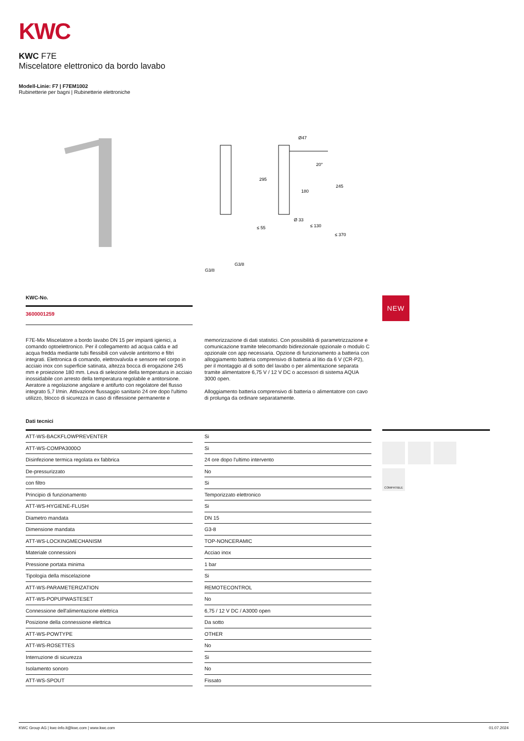KWC
KWC F7E
Miscelatore elettronico da bordo lavabo
Modell-Linie: F7 | F7EM1002
Rubinetterie per bagni | Rubinetterie elettroniche
Ø47
295
180
245
20°
Ø 33
≤ 55
≤ 130
≤ 370
G3/8
G3/8
KWC-No.
3600001259
NEW
F7E-Mix Miscelatore a bordo lavabo DN 15 per impianti igienici, a comando optoelettronico. Per il collegamento ad acqua calda e ad acqua fredda mediante tubi flessibili con valvole antiritorno e filtri integrati. Elettronica di comando, elettrovalvola e sensore nel corpo in acciaio inox con superficie satinata, altezza bocca di erogazione 245 mm e proiezione 180 mm. Leva di selezione della temperatura in acciaio inossidabile con arresto della temperatura regolabile e antitorsione. Aeratore a regolazione angolare e antifurto con regolatore del flusso integrato 5,7 l/min. Attivazione flussaggio sanitario 24 ore dopo l'ultimo utilizzo, blocco di sicurezza in caso di riflessione permanente e memorizzazione di dati statistici. Con possibilità di parametrizzazione e comunicazione tramite telecomando bidirezionale opzionale o modulo C opzionale con app necessaria. Opzione di funzionamento a batteria con alloggiamento batteria comprensivo di batteria al litio da 6 V (CR-P2), per il montaggio al di sotto del lavabo o per alimentazione separata tramite alimentatore 6,75 V / 12 V DC o accessori di sistema AQUA 3000 open.
Alloggiamento batteria comprensivo di batteria o alimentatore con cavo di prolunga da ordinare separatamente.
Dati tecnici
| ATT-WS-BACKFLOWPREVENTER | | Si |
| ATT-WS-COMPA3000O | | Si |
| Disinfezione termica regolata ex fabbrica | | 24 ore dopo l'ultimo intervento |
| De-pressurizzato | | No |
| con filtro | | Si |
| Principio di funzionamento | | Temporizzato elettronico |
| ATT-WS-HYGIENE-FLUSH | | Si |
| Diametro mandata | | DN 15 |
| Dimensione mandata | | G3-8 |
| ATT-WS-LOCKINGMECHANISM | | TOP-NONCERAMIC |
| Materiale connessioni | | Acciao inox |
| Pressione portata minima | | 1 bar |
| Tipologia della miscelazione | | Si |
| ATT-WS-PARAMETERIZATION | | REMOTECONTROL |
| ATT-WS-POPUPWASTESET | | No |
| Connessione dell'alimentazione elettrica | | 6,75 / 12 V DC / A3000 open |
| Posizione della connessione elettrica | | Da sotto |
| ATT-WS-POWTYPE | | OTHER |
| ATT-WS-ROSETTES | | No |
| Interruzione di sicurezza | | Si |
| Isolamento sonoro | | No |
| ATT-WS-SPOUT | | Fissato |
COMPATIBLE
KWC Group AG | kwc-info.it@kwc.com | www.kwc.com 01.07.2024